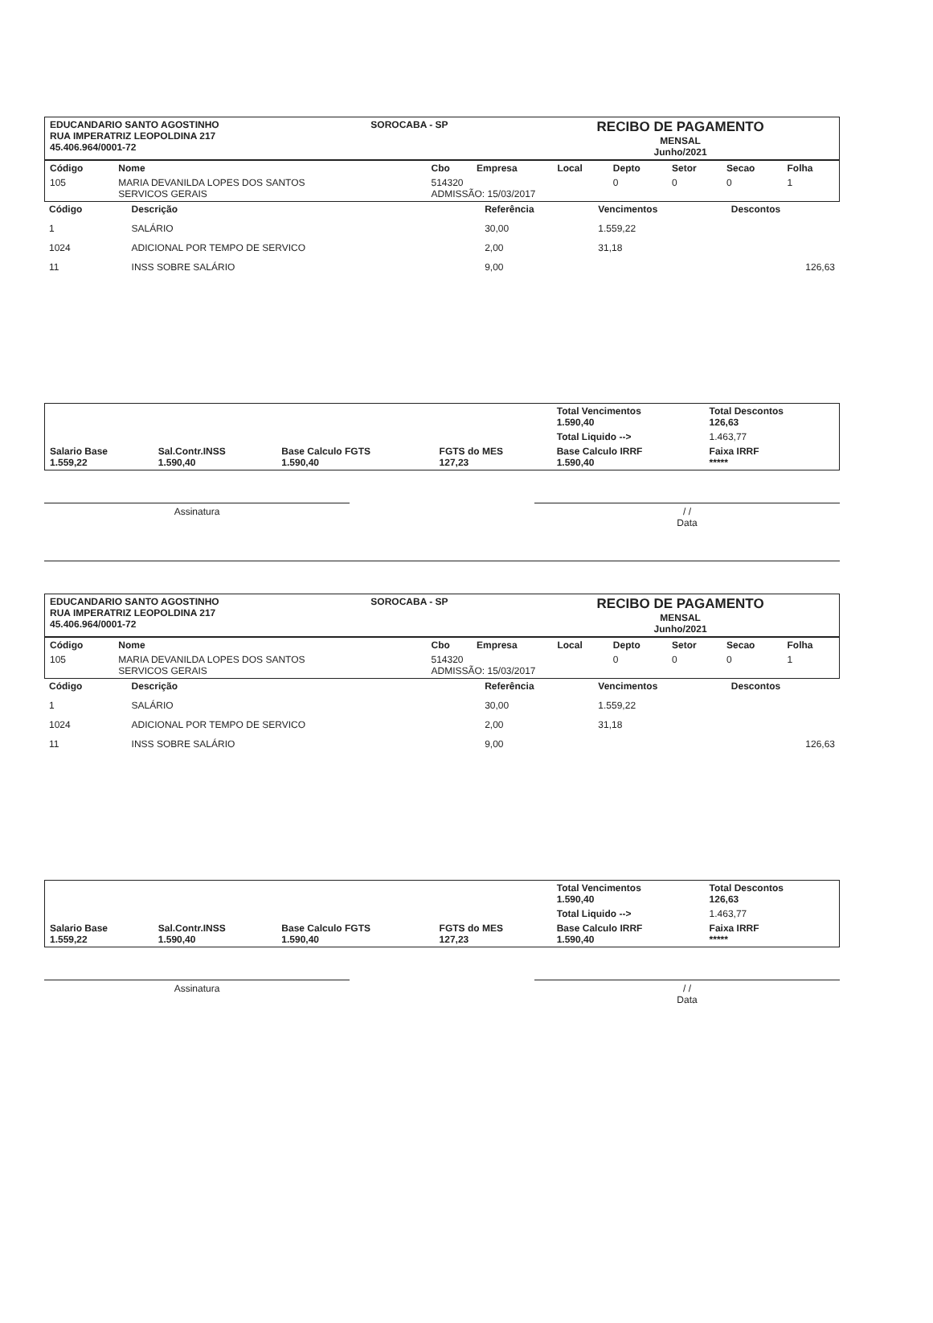| EDUCANDARIO SANTO AGOSTINHO RUA IMPERATRIZ LEOPOLDINA 217 45.406.964/0001-72 | SOROCABA - SP | RECIBO DE PAGAMENTO MENSAL Junho/2021 |
| Código | Nome | Cbo | Empresa | Local | Depto | Setor | Secao | Folha |
| --- | --- | --- | --- | --- | --- | --- | --- | --- |
| 105 | MARIA DEVANILDA LOPES DOS SANTOS SERVICOS GERAIS | 514320 ADMISSÃO: 15/03/2017 | | | 0 | 0 | 0 | 1 |
| Código | Descrição | Referência | Vencimentos | Descontos |
| --- | --- | --- | --- | --- |
| 1 | SALÁRIO | 30,00 | 1.559,22 | |
| 1024 | ADICIONAL POR TEMPO DE SERVICO | 2,00 | 31,18 | |
| 11 | INSS SOBRE SALÁRIO | 9,00 | | 126,63 |
| | | | | Total Vencimentos 1.590,40 | Total Descontos 126,63 |
| | | | | Total Liquido --> | 1.463,77 |
| Salario Base 1.559,22 | Sal.Contr.INSS 1.590,40 | Base Calculo FGTS 1.590,40 | FGTS do MES 127,23 | Base Calculo IRRF 1.590,40 | Faixa IRRF ***** |
Assinatura / /
Data
| EDUCANDARIO SANTO AGOSTINHO RUA IMPERATRIZ LEOPOLDINA 217 45.406.964/0001-72 | SOROCABA - SP | RECIBO DE PAGAMENTO MENSAL Junho/2021 |
| Código | Nome | Cbo | Empresa | Local | Depto | Setor | Secao | Folha |
| --- | --- | --- | --- | --- | --- | --- | --- | --- |
| 105 | MARIA DEVANILDA LOPES DOS SANTOS SERVICOS GERAIS | 514320 ADMISSÃO: 15/03/2017 | | | 0 | 0 | 0 | 1 |
| Código | Descrição | Referência | Vencimentos | Descontos |
| --- | --- | --- | --- | --- |
| 1 | SALÁRIO | 30,00 | 1.559,22 | |
| 1024 | ADICIONAL POR TEMPO DE SERVICO | 2,00 | 31,18 | |
| 11 | INSS SOBRE SALÁRIO | 9,00 | | 126,63 |
| | | | | Total Vencimentos 1.590,40 | Total Descontos 126,63 |
| | | | | Total Liquido --> | 1.463,77 |
| Salario Base 1.559,22 | Sal.Contr.INSS 1.590,40 | Base Calculo FGTS 1.590,40 | FGTS do MES 127,23 | Base Calculo IRRF 1.590,40 | Faixa IRRF ***** |
Assinatura / /
Data